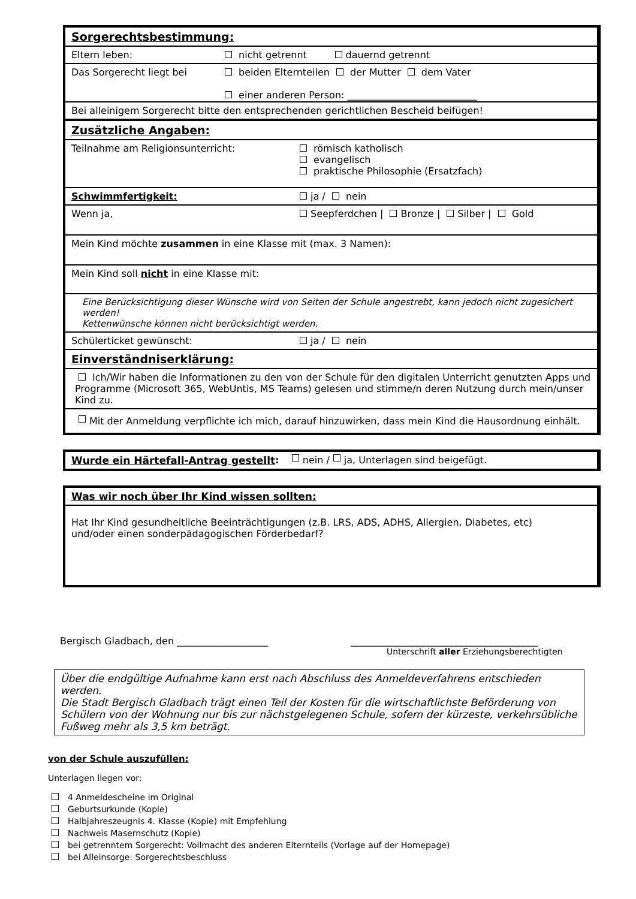Sorgerechtsbestimmung:
Eltern leben: nicht getrennt dauernd getrennt
Das Sorgerecht liegt bei beiden Elternteilen der Mutter dem Vater
einer anderen Person: ___________________________
Bei alleinigem Sorgerecht bitte den entsprechenden gerichtlichen Bescheid beifügen!
Zusätzliche Angaben:
Teilnahme am Religionsunterricht: römisch katholisch
evangelisch
praktische Philosophie (Ersatzfach)
Schwimmfertigkeit: ja / nein
Wenn ja, Seepferdchen | Bronze | Silber | Gold
Mein Kind möchte zusammen in eine Klasse mit (max. 3 Namen):
Mein Kind soll nicht in eine Klasse mit:
Eine Berücksichtigung dieser Wünsche wird von Seiten der Schule angestrebt, kann jedoch nicht zugesichert werden!
Kettenwünsche können nicht berücksichtigt werden.
Schülerticket gewünscht: ja / nein
Einverständniserklärung:
Ich/Wir haben die Informationen zu den von der Schule für den digitalen Unterricht genutzten Apps und Programme (Microsoft 365, WebUntis, MS Teams) gelesen und stimme/n deren Nutzung durch mein/unser Kind zu.
Mit der Anmeldung verpflichte ich mich, darauf hinzuwirken, dass mein Kind die Hausordnung einhält.
Wurde ein Härtefall-Antrag gestellt: nein / ja, Unterlagen sind beigefügt.
Was wir noch über Ihr Kind wissen sollten:
Hat Ihr Kind gesundheitliche Beeinträchtigungen (z.B. LRS, ADS, ADHS, Allergien, Diabetes, etc)
und/oder einen sonderpädagogischen Förderbedarf?
Bergisch Gladbach, den ___________________ _______________________________________
Unterschrift aller Erziehungsberechtigten
Über die endgültige Aufnahme kann erst nach Abschluss des Anmeldeverfahrens entschieden werden.
Die Stadt Bergisch Gladbach trägt einen Teil der Kosten für die wirtschaftlichste Beförderung von Schülern von der Wohnung nur bis zur nächstgelegenen Schule, sofern der kürzeste, verkehrsübliche Fußweg mehr als 3,5 km beträgt.
von der Schule auszufüllen:
Unterlagen liegen vor:
4 Anmeldescheine im Original
Geburtsurkunde (Kopie)
Halbjahreszeugnis 4. Klasse (Kopie) mit Empfehlung
Nachweis Masernschutz (Kopie)
bei getrenntem Sorgerecht: Vollmacht des anderen Elternteils (Vorlage auf der Homepage)
bei Alleinsorge: Sorgerechtsbeschluss